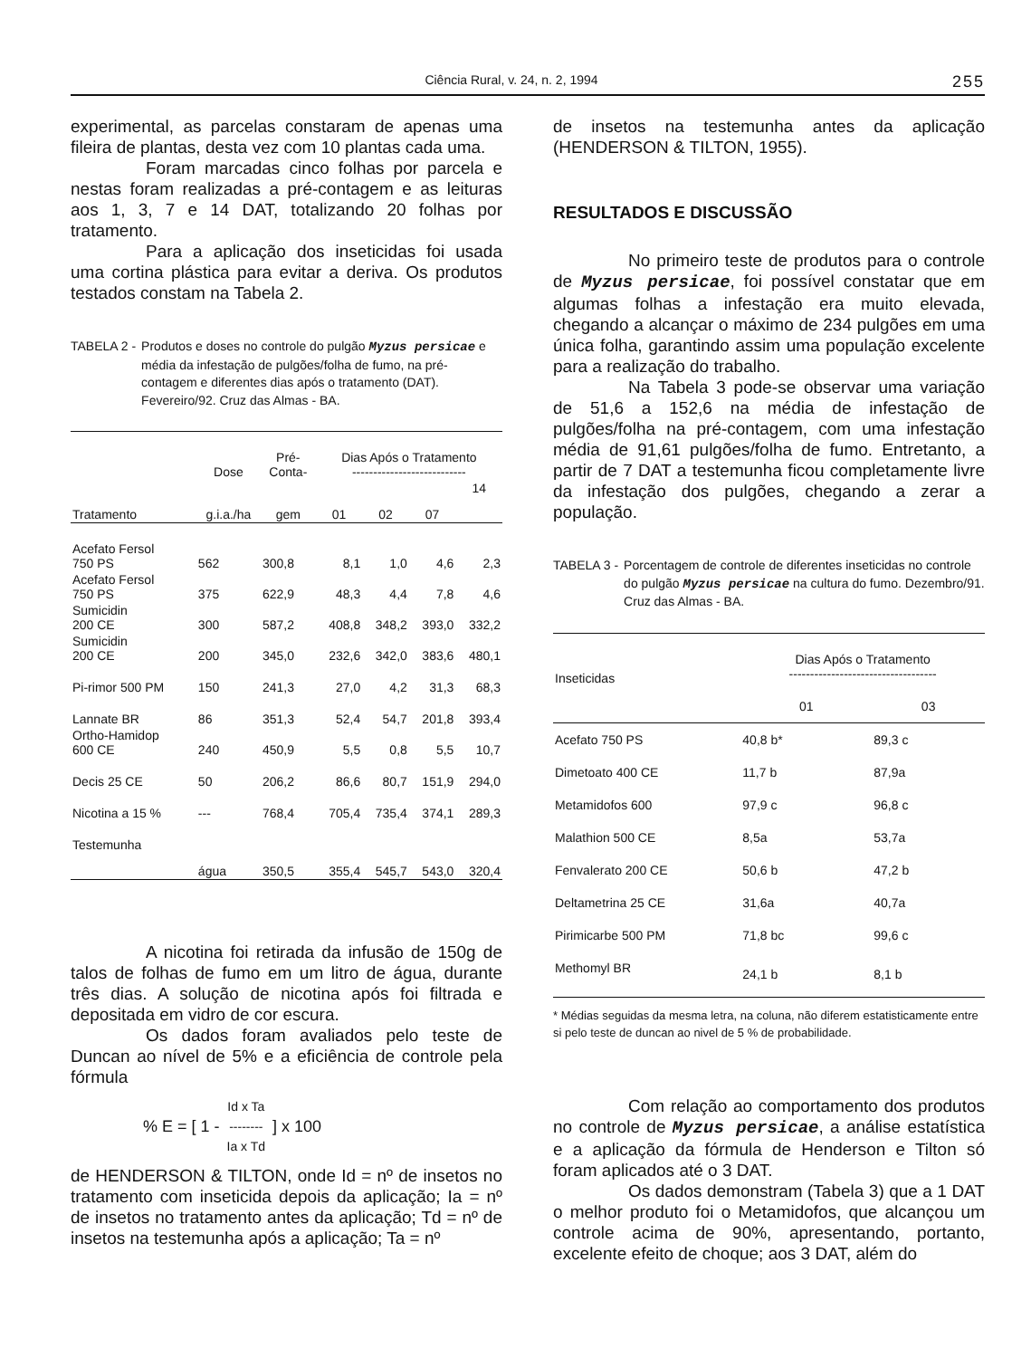Ciência Rural, v. 24, n. 2, 1994 255
experimental, as parcelas constaram de apenas uma fileira de plantas, desta vez com 10 plantas cada uma.
Foram marcadas cinco folhas por parcela e nestas foram realizadas a pré-contagem e as leituras aos 1, 3, 7 e 14 DAT, totalizando 20 folhas por tratamento.
Para a aplicação dos inseticidas foi usada uma cortina plástica para evitar a deriva. Os produtos testados constam na Tabela 2.
TABELA 2 - Produtos e doses no controle do pulgão Myzus persicae e média da infestação de pulgões/folha de fumo, na pré-contagem e diferentes dias após o tratamento (DAT). Fevereiro/92. Cruz das Almas - BA.
| Tratamento | Dose | Pré- Conta- | Dias Após o Tratamento --------------------------- | | | |
| --- | --- | --- | --- | --- | --- | --- |
| | g.i.a./ha | gem | 01 | 02 | 07 | 14 |
| Acefato Fersol 750 PS | 562 | 300,8 | 8,1 | 1,0 | 4,6 | 2,3 |
| Acefato Fersol 750 PS | 375 | 622,9 | 48,3 | 4,4 | 7,8 | 4,6 |
| Sumicidin 200 CE | 300 | 587,2 | 408,8 | 348,2 | 393,0 | 332,2 |
| Sumicidin 200 CE | 200 | 345,0 | 232,6 | 342,0 | 383,6 | 480,1 |
| Pi-rimor 500 PM | 150 | 241,3 | 27,0 | 4,2 | 31,3 | 68,3 |
| Lannate BR | 86 | 351,3 | 52,4 | 54,7 | 201,8 | 393,4 |
| Ortho-Hamidop 600 CE | 240 | 450,9 | 5,5 | 0,8 | 5,5 | 10,7 |
| Decis 25 CE | 50 | 206,2 | 86,6 | 80,7 | 151,9 | 294,0 |
| Nicotina a 15 % | --- | 768,4 | 705,4 | 735,4 | 374,1 | 289,3 |
| Testemunha | água | 350,5 | 355,4 | 545,7 | 543,0 | 320,4 |
A nicotina foi retirada da infusão de 150g de talos de folhas de fumo em um litro de água, durante três dias. A solução de nicotina após foi filtrada e depositada em vidro de cor escura.
Os dados foram avaliados pelo teste de Duncan ao nível de 5% e a eficiência de controle pela fórmula
% E = [ 1 - Id x Ta
--------
Ia x Td ] x 100
de HENDERSON & TILTON, onde Id = nº de insetos no tratamento com inseticida depois da aplicação; Ia = nº de insetos no tratamento antes da aplicação; Td = nº de insetos na testemunha após a aplicação; Ta = nº
de insetos na testemunha antes da aplicação (HENDERSON & TILTON, 1955).
RESULTADOS E DISCUSSÃO
No primeiro teste de produtos para o controle de Myzus persicae, foi possível constatar que em algumas folhas a infestação era muito elevada, chegando a alcançar o máximo de 234 pulgões em uma única folha, garantindo assim uma população excelente para a realização do trabalho.
Na Tabela 3 pode-se observar uma variação de 51,6 a 152,6 na média de infestação de pulgões/folha na pré-contagem, com uma infestação média de 91,61 pulgões/folha de fumo. Entretanto, a partir de 7 DAT a testemunha ficou completamente livre da infestação dos pulgões, chegando a zerar a população.
TABELA 3 - Porcentagem de controle de diferentes inseticidas no controle do pulgão Myzus persicae na cultura do fumo. Dezembro/91. Cruz das Almas - BA.
| Inseticidas | Dias Após o Tratamento ----------------------------------- | |
| --- | --- | --- |
| | 01 | 03 |
| Acefato 750 PS | 40,8 b* | 89,3 c |
| Dimetoato 400 CE | 11,7 b | 87,9a |
| Metamidofos 600 | 97,9 c | 96,8 c |
| Malathion 500 CE | 8,5a | 53,7a |
| Fenvalerato 200 CE | 50,6 b | 47,2 b |
| Deltametrina 25 CE | 31,6a | 40,7a |
| Pirimicarbe 500 PM | 71,8 bc | 99,6 c |
| Methomyl BR | 24,1 b | 8,1 b |
* Médias seguidas da mesma letra, na coluna, não diferem estatisticamente entre si pelo teste de duncan ao nivel de 5 % de probabilidade.
Com relação ao comportamento dos produtos no controle de Myzus persicae, a análise estatística e a aplicação da fórmula de Henderson e Tilton só foram aplicados até o 3 DAT.
Os dados demonstram (Tabela 3) que a 1 DAT o melhor produto foi o Metamidofos, que alcançou um controle acima de 90%, apresentando, portanto, excelente efeito de choque; aos 3 DAT, além do